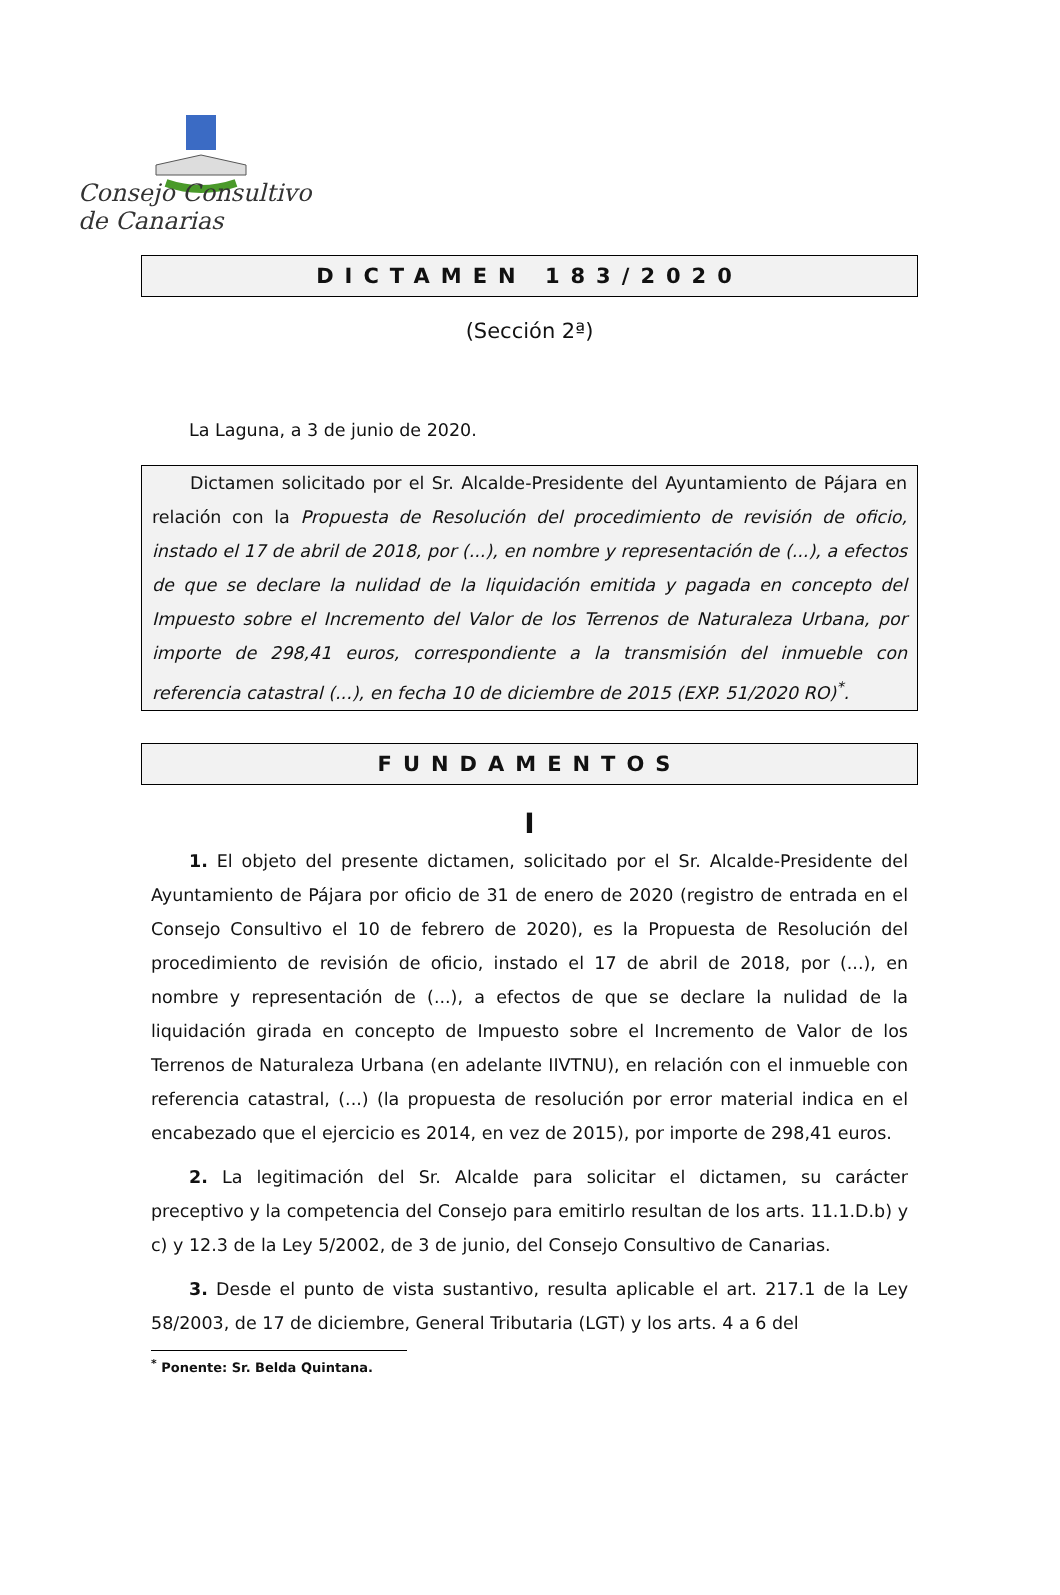Consejo Consultivo de Canarias
DICTAMEN 183/2020
(Sección 2ª)
La Laguna, a 3 de junio de 2020.
Dictamen solicitado por el Sr. Alcalde-Presidente del Ayuntamiento de Pájara en relación con la Propuesta de Resolución del procedimiento de revisión de oficio, instado el 17 de abril de 2018, por (...), en nombre y representación de (...), a efectos de que se declare la nulidad de la liquidación emitida y pagada en concepto del Impuesto sobre el Incremento del Valor de los Terrenos de Naturaleza Urbana, por importe de 298,41 euros, correspondiente a la transmisión del inmueble con referencia catastral (...), en fecha 10 de diciembre de 2015 (EXP. 51/2020 RO)<sup>*</sup>.
FUNDAMENTOS
I
1. El objeto del presente dictamen, solicitado por el Sr. Alcalde-Presidente del Ayuntamiento de Pájara por oficio de 31 de enero de 2020 (registro de entrada en el Consejo Consultivo el 10 de febrero de 2020), es la Propuesta de Resolución del procedimiento de revisión de oficio, instado el 17 de abril de 2018, por (...), en nombre y representación de (...), a efectos de que se declare la nulidad de la liquidación girada en concepto de Impuesto sobre el Incremento de Valor de los Terrenos de Naturaleza Urbana (en adelante IIVTNU), en relación con el inmueble con referencia catastral, (...) (la propuesta de resolución por error material indica en el encabezado que el ejercicio es 2014, en vez de 2015), por importe de 298,41 euros.
2. La legitimación del Sr. Alcalde para solicitar el dictamen, su carácter preceptivo y la competencia del Consejo para emitirlo resultan de los arts. 11.1.D.b) y c) y 12.3 de la Ley 5/2002, de 3 de junio, del Consejo Consultivo de Canarias.
3. Desde el punto de vista sustantivo, resulta aplicable el art. 217.1 de la Ley 58/2003, de 17 de diciembre, General Tributaria (LGT) y los arts. 4 a 6 del
<sup>*</sup> Ponente: Sr. Belda Quintana.